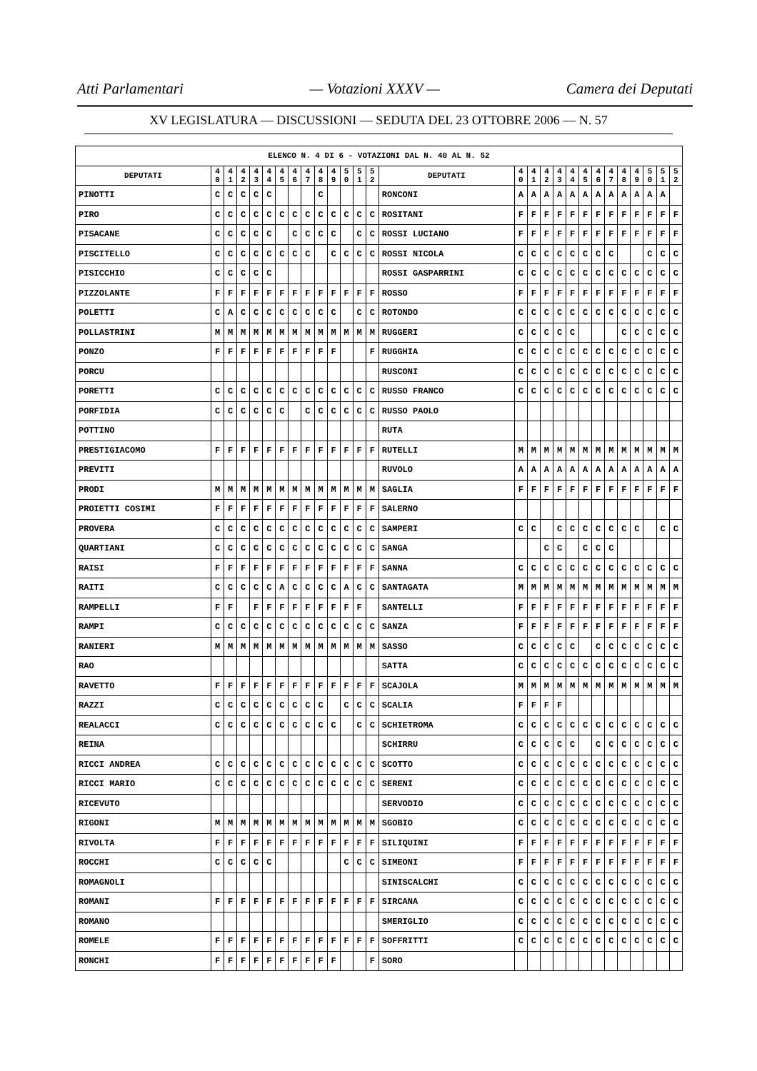Atti Parlamentari — Votazioni XXXV — Camera dei Deputati
XV LEGISLATURA — DISCUSSIONI — SEDUTA DEL 23 OTTOBRE 2006 — N. 57
| ELENCO N. 4 DI 6 - VOTAZIONI DAL N. 40 AL N. 52 | | | | | | | | | | | | | | | | | | | | | | | | | | | |
| --- | --- | --- | --- | --- | --- | --- | --- | --- | --- | --- | --- | --- | --- | --- | --- | --- | --- | --- | --- | --- | --- | --- | --- | --- | --- | --- | --- |
| DEPUTATI | 4 0 | 4 1 | 4 2 | 4 3 | 4 4 | 4 5 | 4 6 | 4 7 | 4 8 | 4 9 | 5 0 | 5 1 | 5 2 | DEPUTATI | 4 0 | 4 1 | 4 2 | 4 3 | 4 4 | 4 5 | 4 6 | 4 7 | 4 8 | 4 9 | 5 0 | 5 1 | 5 2 |
| PINOTTI | C | C | C | C | C | | | | C | | | | | RONCONI | A | A | A | A | A | A | A | A | A | A | A | A | |
| PIRO | C | C | C | C | C | C | C | C | C | C | C | C | C | ROSITANI | F | F | F | F | F | F | F | F | F | F | F | F | F |
| PISACANE | C | C | C | C | C | | C | C | C | C | | C | C | ROSSI LUCIANO | F | F | F | F | F | F | F | F | F | F | F | F | F |
| PISCITELLO | C | C | C | C | C | C | C | C | | C | C | C | C | ROSSI NICOLA | C | C | C | C | C | C | C | C | | | C | C | C |
| PISICCHIO | C | C | C | C | C | | | | | | | | | ROSSI GASPARRINI | C | C | C | C | C | C | C | C | C | C | C | C | C |
| PIZZOLANTE | F | F | F | F | F | F | F | F | F | F | F | F | F | ROSSO | F | F | F | F | F | F | F | F | F | F | F | F | F |
| POLETTI | C | A | C | C | C | C | C | C | C | C | | C | C | ROTONDO | C | C | C | C | C | C | C | C | C | C | C | C | C |
| POLLASTRINI | M | M | M | M | M | M | M | M | M | M | M | M | M | RUGGERI | C | C | C | C | C | | | | C | C | C | C | C |
| PONZO | F | F | F | F | F | F | F | F | F | F | | | F | RUGGHIA | C | C | C | C | C | C | C | C | C | C | C | C | C |
| PORCU | | | | | | | | | | | | | | RUSCONI | C | C | C | C | C | C | C | C | C | C | C | C | C |
| PORETTI | C | C | C | C | C | C | C | C | C | C | C | C | C | RUSSO FRANCO | C | C | C | C | C | C | C | C | C | C | C | C | C |
| PORFIDIA | C | C | C | C | C | C | | C | C | C | C | C | C | RUSSO PAOLO | | | | | | | | | | | | | |
| POTTINO | | | | | | | | | | | | | | RUTA | | | | | | | | | | | | | |
| PRESTIGIACOMO | F | F | F | F | F | F | F | F | F | F | F | F | F | RUTELLI | M | M | M | M | M | M | M | M | M | M | M | M | M |
| PREVITI | | | | | | | | | | | | | | RUVOLO | A | A | A | A | A | A | A | A | A | A | A | A | A |
| PRODI | M | M | M | M | M | M | M | M | M | M | M | M | M | SAGLIA | F | F | F | F | F | F | F | F | F | F | F | F | F |
| PROIETTI COSIMI | F | F | F | F | F | F | F | F | F | F | F | F | F | SALERNO | | | | | | | | | | | | | |
| PROVERA | C | C | C | C | C | C | C | C | C | C | C | C | C | SAMPERI | C | C | | C | C | C | C | C | C | C | | C | C |
| QUARTIANI | C | C | C | C | C | C | C | C | C | C | C | C | C | SANGA | | | C | C | | C | C | C | | | | | |
| RAISI | F | F | F | F | F | F | F | F | F | F | F | F | F | SANNA | C | C | C | C | C | C | C | C | C | C | C | C | C |
| RAITI | C | C | C | C | C | A | C | C | C | C | A | C | C | SANTAGATA | M | M | M | M | M | M | M | M | M | M | M | M | M |
| RAMPELLI | F | F | | F | F | F | F | F | F | F | F | F | | SANTELLI | F | F | F | F | F | F | F | F | F | F | F | F | F |
| RAMPI | C | C | C | C | C | C | C | C | C | C | C | C | C | SANZA | F | F | F | F | F | F | F | F | F | F | F | F | F |
| RANIERI | M | M | M | M | M | M | M | M | M | M | M | M | M | SASSO | C | C | C | C | C | | C | C | C | C | C | C | C |
| RAO | | | | | | | | | | | | | | SATTA | C | C | C | C | C | C | C | C | C | C | C | C | C |
| RAVETTO | F | F | F | F | F | F | F | F | F | F | F | F | F | SCAJOLA | M | M | M | M | M | M | M | M | M | M | M | M | M |
| RAZZI | C | C | C | C | C | C | C | C | C | | C | C | C | SCALIA | F | F | F | F | | | | | | | | | |
| REALACCI | C | C | C | C | C | C | C | C | C | C | | C | C | SCHIETROMA | C | C | C | C | C | C | C | C | C | C | C | C | C |
| REINA | | | | | | | | | | | | | | SCHIRRU | C | C | C | C | C | | C | C | C | C | C | C | C |
| RICCI ANDREA | C | C | C | C | C | C | C | C | C | C | C | C | C | SCOTTO | C | C | C | C | C | C | C | C | C | C | C | C | C |
| RICCI MARIO | C | C | C | C | C | C | C | C | C | C | C | C | C | SERENI | C | C | C | C | C | C | C | C | C | C | C | C | C |
| RICEVUTO | | | | | | | | | | | | | | SERVODIO | C | C | C | C | C | C | C | C | C | C | C | C | C |
| RIGONI | M | M | M | M | M | M | M | M | M | M | M | M | M | SGOBIO | C | C | C | C | C | C | C | C | C | C | C | C | C |
| RIVOLTA | F | F | F | F | F | F | F | F | F | F | F | F | F | SILIQUINI | F | F | F | F | F | F | F | F | F | F | F | F | F |
| ROCCHI | C | C | C | C | C | | | | | | C | C | C | SIMEONI | F | F | F | F | F | F | F | F | F | F | F | F | F |
| ROMAGNOLI | | | | | | | | | | | | | | SINISCALCHI | C | C | C | C | C | C | C | C | C | C | C | C | C |
| ROMANI | F | F | F | F | F | F | F | F | F | F | F | F | F | SIRCANA | C | C | C | C | C | C | C | C | C | C | C | C | C |
| ROMANO | | | | | | | | | | | | | | SMERIGLIO | C | C | C | C | C | C | C | C | C | C | C | C | C |
| ROMELE | F | F | F | F | F | F | F | F | F | F | F | F | F | SOFFRITTI | C | C | C | C | C | C | C | C | C | C | C | C | C |
| RONCHI | F | F | F | F | F | F | F | F | F | F | | | F | SORO | | | | | | | | | | | | | |